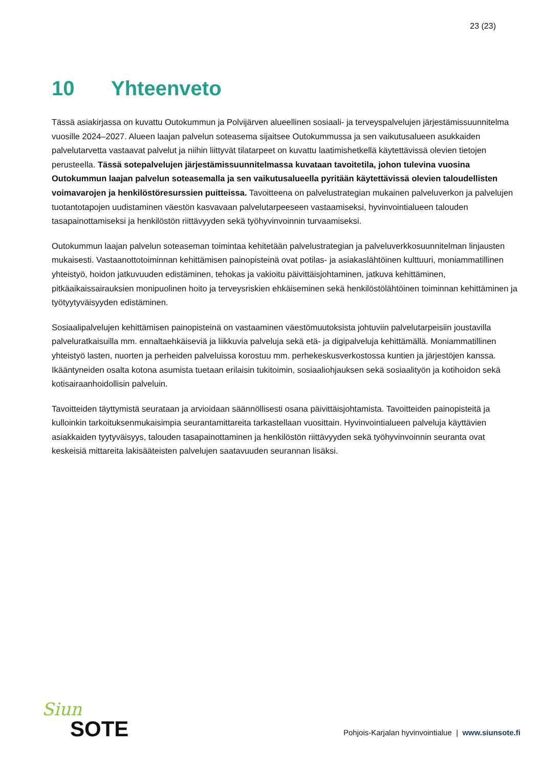23 (23)
10 Yhteenveto
Tässä asiakirjassa on kuvattu Outokummun ja Polvijärven alueellinen sosiaali- ja terveyspalvelujen järjestämissuunnitelma vuosille 2024–2027. Alueen laajan palvelun soteasema sijaitsee Outokummussa ja sen vaikutusalueen asukkaiden palvelutarvetta vastaavat palvelut ja niihin liittyvät tilatarpeet on kuvattu laatimishetkellä käytettävissä olevien tietojen perusteella. Tässä sotepalvelujen järjestämissuunnitelmassa kuvataan tavoitetila, johon tulevina vuosina Outokummun laajan palvelun soteasemalla ja sen vaikutusalueella pyritään käytettävissä olevien taloudellisten voimavarojen ja henkilöstöresurssien puitteissa. Tavoitteena on palvelustrategian mukainen palveluverkon ja palvelujen tuotantotapojen uudistaminen väestön kasvavaan palvelutarpeeseen vastaamiseksi, hyvinvointialueen talouden tasapainottamiseksi ja henkilöstön riittävyyden sekä työhyvinvoinnin turvaamiseksi.
Outokummun laajan palvelun soteaseman toimintaa kehitetään palvelustrategian ja palveluverkkosuunnitelman linjausten mukaisesti. Vastaanottotoiminnan kehittämisen painopisteinä ovat potilas- ja asiakaslähtöinen kulttuuri, moniammatillinen yhteistyö, hoidon jatkuvuuden edistäminen, tehokas ja vakioitu päivittäisjohtaminen, jatkuva kehittäminen, pitkäaikaissairauksien monipuolinen hoito ja terveysriskien ehkäiseminen sekä henkilöstölähtöinen toiminnan kehittäminen ja työtyytyväisyyden edistäminen.
Sosiaalipalvelujen kehittämisen painopisteinä on vastaaminen väestömuutoksista johtuviin palvelutarpeisiin joustavilla palveluratkaisuilla mm. ennaltaehkäiseviä ja liikkuvia palveluja sekä etä- ja digipalveluja kehittämällä. Moniammatillinen yhteistyö lasten, nuorten ja perheiden palveluissa korostuu mm. perhekeskusverkostossa kuntien ja järjestöjen kanssa. Ikääntyneiden osalta kotona asumista tuetaan erilaisin tukitoimin, sosiaaliohjauksen sekä sosiaalityön ja kotihoidon sekä kotisairaanhoidollisin palveluin.
Tavoitteiden täyttymistä seurataan ja arvioidaan säännöllisesti osana päivittäisjohtamista. Tavoitteiden painopisteitä ja kulloinkin tarkoituksenmukaisimpia seurantamittareita tarkastellaan vuosittain. Hyvinvointialueen palveluja käyttävien asiakkaiden tyytyväisyys, talouden tasapainottaminen ja henkilöstön riittävyyden sekä työhyvinvoinnin seuranta ovat keskeisiä mittareita lakisääteisten palvelujen saatavuuden seurannan lisäksi.
Siun
SOTE
Pohjois-Karjalan hyvinvointialue | www.siunsote.fi